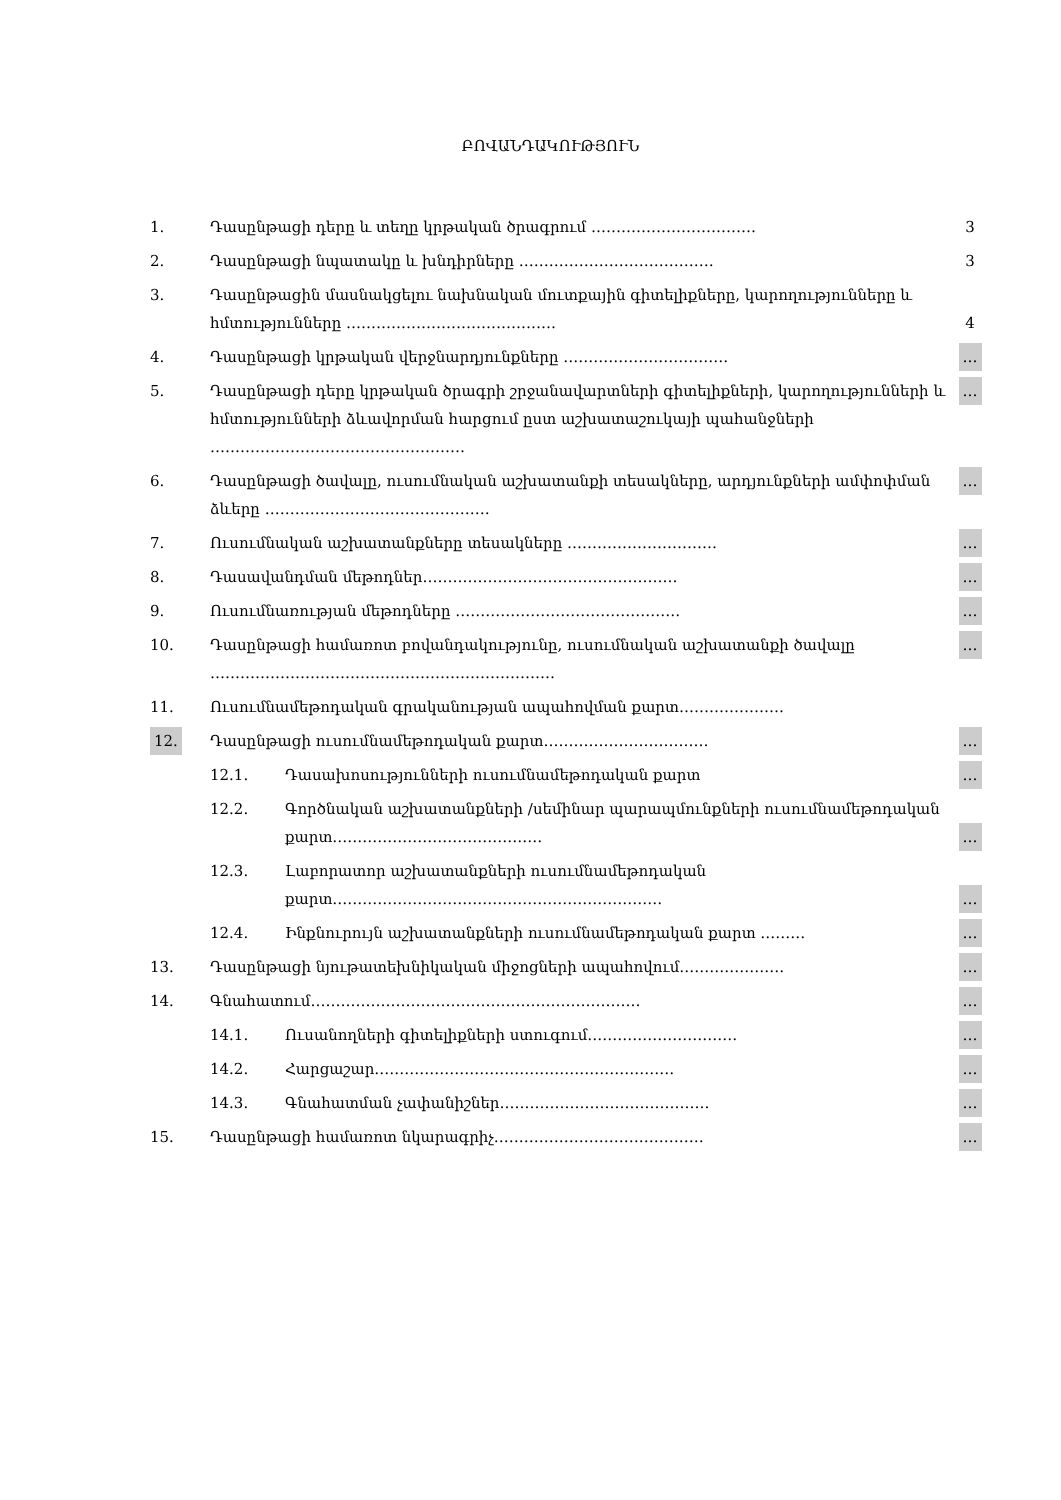ԲՈՎԱՆԴԱԿՈՒԹՅՈՒՆ
| 1. | Դասընթացի դերը և տեղը կրթական ծրագրում …………………………… | | 3 |
| 2. | Դասընթացի նպատակը և խնդիրները ………………………………… | | 3 |
| 3. | Դասընթացին մասնակցելու նախնական մուտքային գիտելիքները, կարողությունները և հմտությունները …………………………………… | | 4 |
| 4. | Դասընթացի կրթական վերջնարդյունքները …………………………… | | … |
| 5. | Դասընթացի դերը կրթական ծրագրի շրջանավարտների գիտելիքների, կարողությունների և հմտությունների ձևավորման հարցում ըստ աշխատաշուկայի պահանջների …………………………………………… | | … |
| 6. | Դասընթացի ծավալը, ուսումնական աշխատանքի տեսակները, արդյունքների ամփոփման ձևերը ……………………………………… | | … |
| 7. | Ուսումնական աշխատանքները տեսակները ………………………… | | … |
| 8. | Դասավանդման մեթոդներ…………………………………………… | | … |
| 9. | Ուսումնառության մեթոդները ……………………………………… | | … |
| 10. | Դասընթացի համառոտ բովանդակությունը, ուսումնական աշխատանքի ծավալը …………………………………………………………… | | … |
| 11. | Ուսումնամեթոդական գրականության ապահովման քարտ………………… | | |
| 12. | Դասընթացի ուսումնամեթոդական քարտ…………………………… | | … |
| | 12.1. | Դասախոսությունների ուսումնամեթոդական քարտ | … |
| | 12.2. | Գործնական աշխատանքների /սեմինար պարապմունքների ուսումնամեթոդական քարտ…………………………………… | … |
| | 12.3. | Լաբորատոր աշխատանքների ուսումնամեթոդական քարտ………………………………………………………… | … |
| | 12.4. | Ինքնուրույն աշխատանքների ուսումնամեթոդական քարտ ……… | … |
| 13. | Դասընթացի նյութատեխնիկական միջոցների ապահովում………………… | | … |
| 14. | Գնահատում………………………………………………………… | | … |
| | 14.1. | Ուսանողների գիտելիքների ստուգում………………………… | … |
| | 14.2. | Հարցաշար…………………………………………………… | … |
| | 14.3. | Գնահատման չափանիշներ…………………………………… | … |
| 15. | Դասընթացի համառոտ նկարագրիչ…………………………………… | | … |